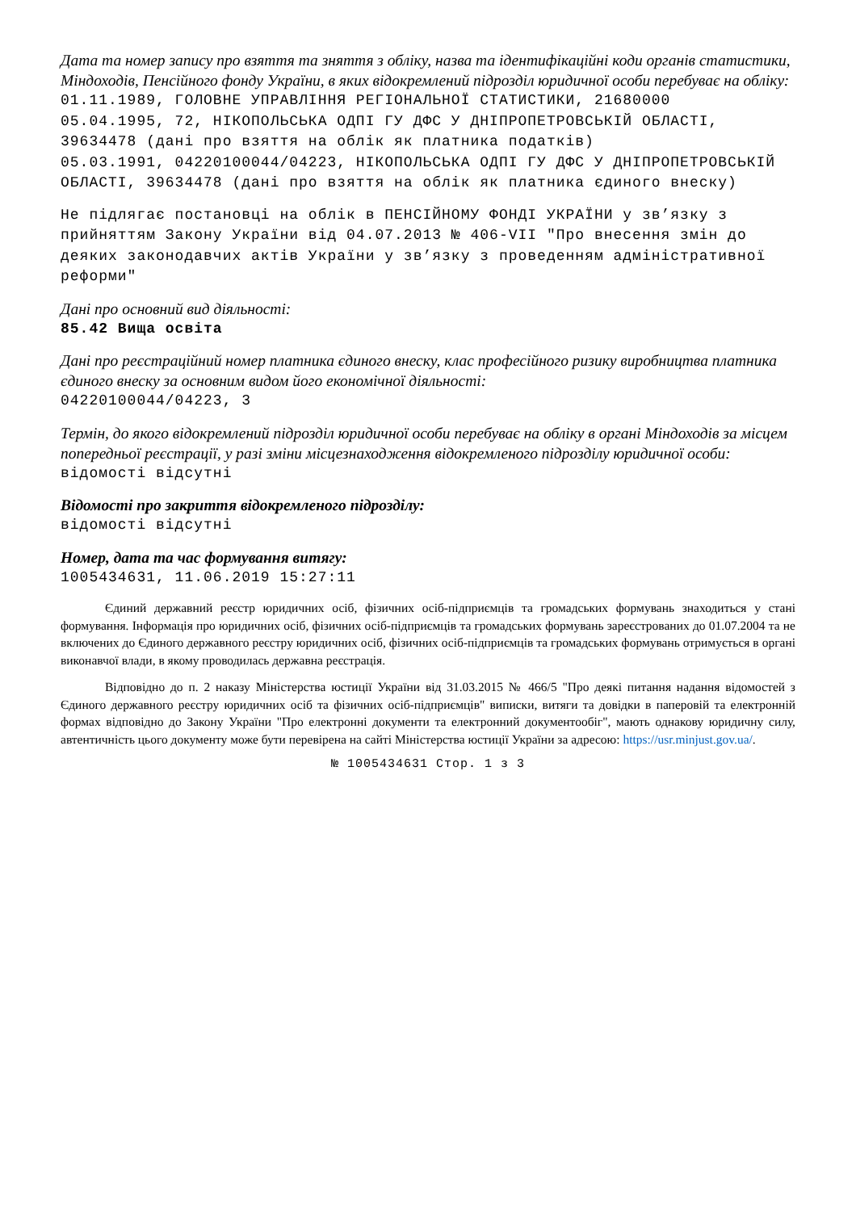Дата та номер запису про взяття та зняття з обліку, назва та ідентифікаційні коди органів статистики, Міндоходів, Пенсійного фонду України, в яких відокремлений підрозділ юридичної особи перебуває на обліку:
01.11.1989, ГОЛОВНЕ УПРАВЛІННЯ РЕГІОНАЛЬНОЇ СТАТИСТИКИ, 21680000
05.04.1995, 72, НІКОПОЛЬСЬКА ОДПІ ГУ ДФС У ДНІПРОПЕТРОВСЬКІЙ ОБЛАСТІ, 39634478 (дані про взяття на облік як платника податків)
05.03.1991, 04220100044/04223, НІКОПОЛЬСЬКА ОДПІ ГУ ДФС У ДНІПРОПЕТРОВСЬКІЙ ОБЛАСТІ, 39634478 (дані про взяття на облік як платника єдиного внеску)
Не підлягає постановці на облік в ПЕНСІЙНОМУ ФОНДІ УКРАЇНИ у зв’язку з прийняттям Закону України від 04.07.2013 № 406-VII "Про внесення змін до деяких законодавчих актів України у зв’язку з проведенням адміністративної реформи"
Дані про основний вид діяльності:
85.42 Вища освіта
Дані про реєстраційний номер платника єдиного внеску, клас професійного ризику виробництва платника єдиного внеску за основним видом його економічної діяльності:
04220100044/04223, 3
Термін, до якого відокремлений підрозділ юридичної особи перебуває на обліку в органі Міндоходів за місцем попередньої реєстрації, у разі зміни місцезнаходження відокремленого підрозділу юридичної особи:
відомості відсутні
Відомості про закриття відокремленого підрозділу:
відомості відсутні
Номер, дата та час формування витягу:
1005434631, 11.06.2019 15:27:11
Єдиний державний реєстр юридичних осіб, фізичних осіб-підприємців та громадських формувань знаходиться у стані формування. Інформація про юридичних осіб, фізичних осіб-підприємців та громадських формувань зареєстрованих до 01.07.2004 та не включених до Єдиного державного реєстру юридичних осіб, фізичних осіб-підприємців та громадських формувань отримується в органі виконавчої влади, в якому проводилась державна реєстрація.
Відповідно до п. 2 наказу Міністерства юстиції України від 31.03.2015 № 466/5 "Про деякі питання надання відомостей з Єдиного державного реєстру юридичних осіб та фізичних осіб-підприємців" виписки, витяги та довідки в паперовій та електронній формах відповідно до Закону України "Про електронні документи та електронний документообіг", мають однакову юридичну силу, автентичність цього документу може бути перевірена на сайті Міністерства юстиції України за адресою: https://usr.minjust.gov.ua/.
№ 1005434631 Стор. 1 з 3